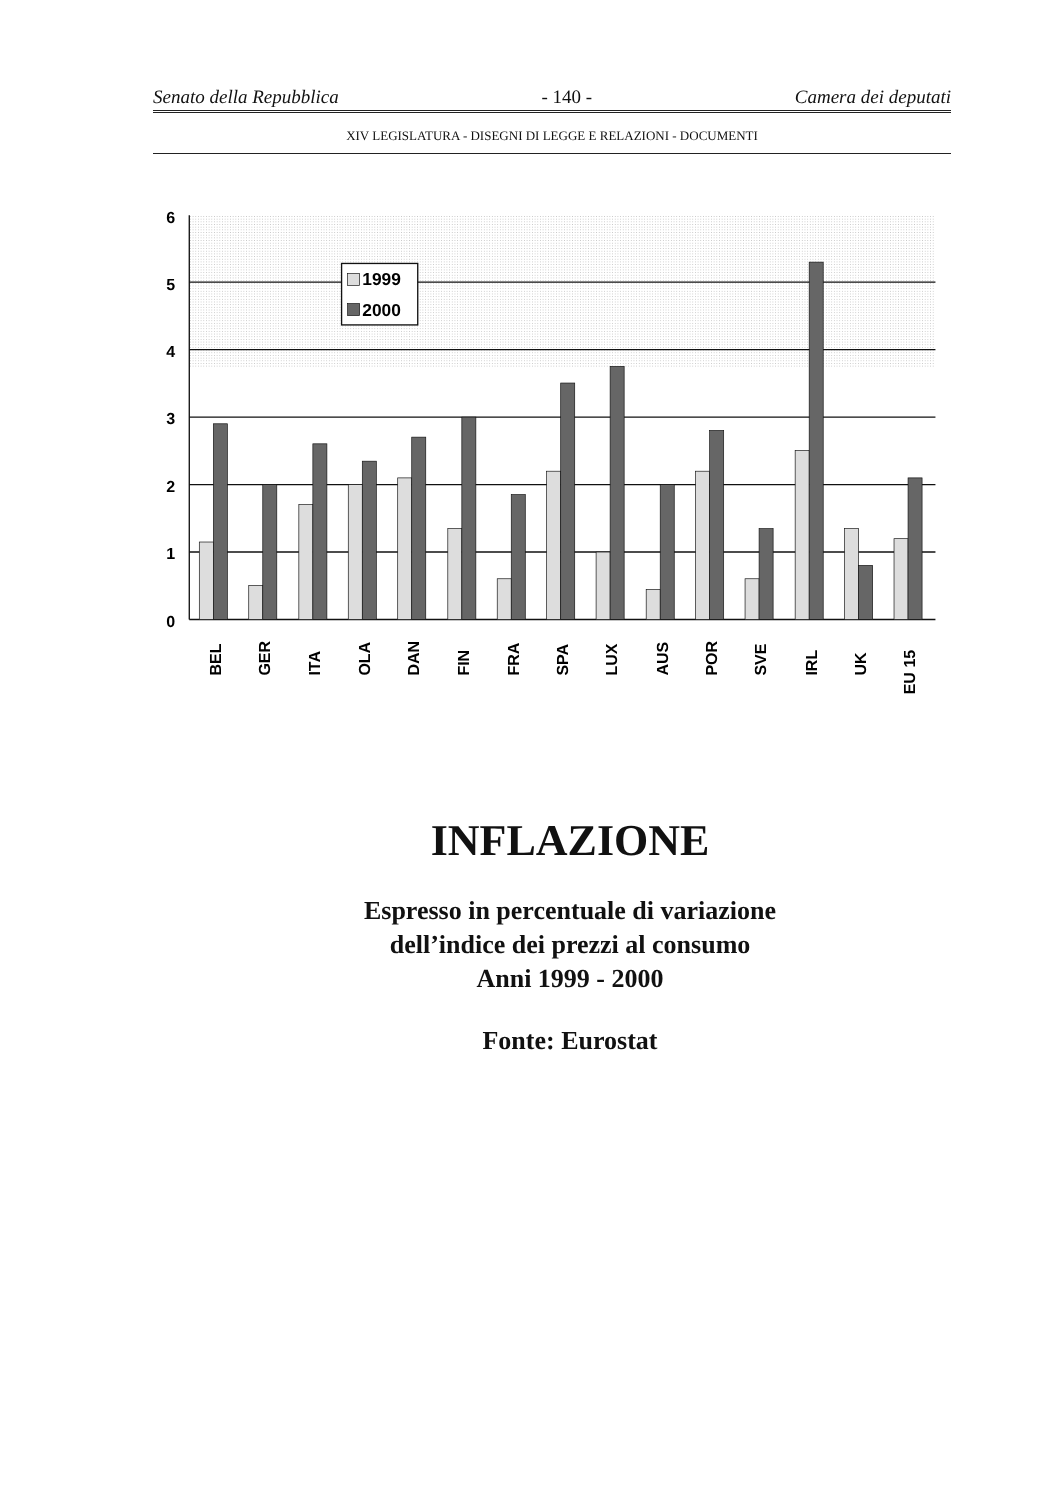Senato della Repubblica - 140 - Camera dei deputati
XIV LEGISLATURA - DISEGNI DI LEGGE E RELAZIONI - DOCUMENTI
6
5
4
3
2
1
0
1999
2000
BEL
GER
ITA
OLA
DAN
FIN
FRA
SPA
LUX
AUS
POR
SVE
IRL
UK
EU 15
INFLAZIONE
Espresso in percentuale di variazione
dell’indice dei prezzi al consumo
Anni 1999 - 2000
Fonte: Eurostat